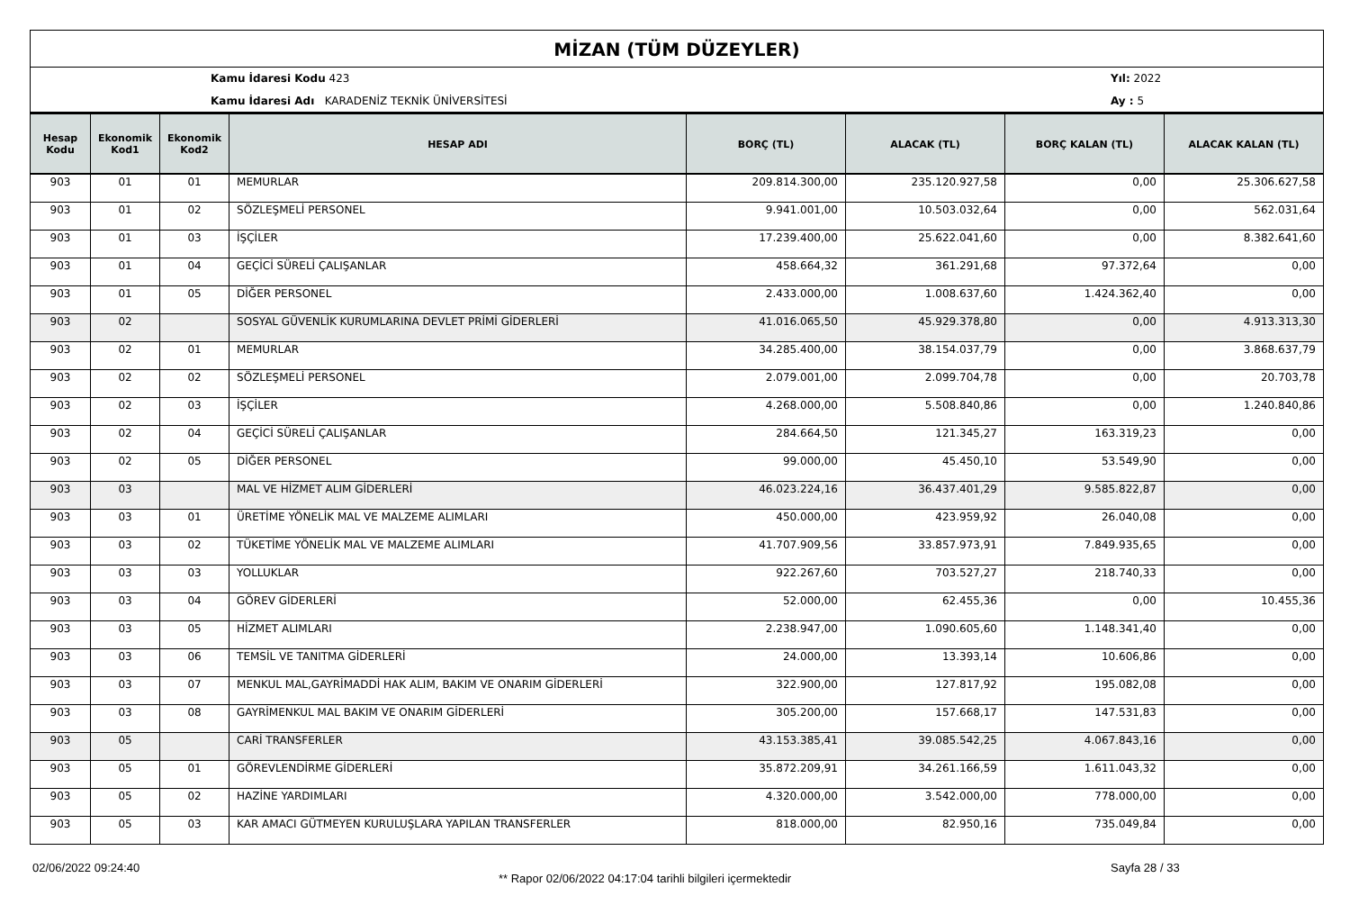MİZAN (TÜM DÜZEYLER)
Kamu İdaresi Kodu 423
Kamu İdaresi Adı KARADENİZ TEKNİK ÜNİVERSİTESİ
Yıl: 2022
Ay : 5
| Hesap Kodu | Ekonomik Kod1 | Ekonomik Kod2 | HESAP ADI | BORÇ (TL) | ALACAK (TL) | BORÇ KALAN (TL) | ALACAK KALAN (TL) |
| --- | --- | --- | --- | --- | --- | --- | --- |
| 903 | 01 | 01 | MEMURLAR | 209.814.300,00 | 235.120.927,58 | 0,00 | 25.306.627,58 |
| 903 | 01 | 02 | SÖZLEŞMELİ PERSONEL | 9.941.001,00 | 10.503.032,64 | 0,00 | 562.031,64 |
| 903 | 01 | 03 | İŞÇİLER | 17.239.400,00 | 25.622.041,60 | 0,00 | 8.382.641,60 |
| 903 | 01 | 04 | GEÇİCİ SÜRELİ ÇALIŞANLAR | 458.664,32 | 361.291,68 | 97.372,64 | 0,00 |
| 903 | 01 | 05 | DİĞER PERSONEL | 2.433.000,00 | 1.008.637,60 | 1.424.362,40 | 0,00 |
| 903 | 02 | | SOSYAL GÜVENLİK KURUMLARINA DEVLET PRİMİ GİDERLERİ | 41.016.065,50 | 45.929.378,80 | 0,00 | 4.913.313,30 |
| 903 | 02 | 01 | MEMURLAR | 34.285.400,00 | 38.154.037,79 | 0,00 | 3.868.637,79 |
| 903 | 02 | 02 | SÖZLEŞMELİ PERSONEL | 2.079.001,00 | 2.099.704,78 | 0,00 | 20.703,78 |
| 903 | 02 | 03 | İŞÇİLER | 4.268.000,00 | 5.508.840,86 | 0,00 | 1.240.840,86 |
| 903 | 02 | 04 | GEÇİCİ SÜRELİ ÇALIŞANLAR | 284.664,50 | 121.345,27 | 163.319,23 | 0,00 |
| 903 | 02 | 05 | DİĞER PERSONEL | 99.000,00 | 45.450,10 | 53.549,90 | 0,00 |
| 903 | 03 | | MAL VE HİZMET ALIM GİDERLERİ | 46.023.224,16 | 36.437.401,29 | 9.585.822,87 | 0,00 |
| 903 | 03 | 01 | ÜRETİME YÖNELİK MAL VE MALZEME ALIMLARI | 450.000,00 | 423.959,92 | 26.040,08 | 0,00 |
| 903 | 03 | 02 | TÜKETİME YÖNELİK MAL VE MALZEME ALIMLARI | 41.707.909,56 | 33.857.973,91 | 7.849.935,65 | 0,00 |
| 903 | 03 | 03 | YOLLUKLAR | 922.267,60 | 703.527,27 | 218.740,33 | 0,00 |
| 903 | 03 | 04 | GÖREV GİDERLERİ | 52.000,00 | 62.455,36 | 0,00 | 10.455,36 |
| 903 | 03 | 05 | HİZMET ALIMLARI | 2.238.947,00 | 1.090.605,60 | 1.148.341,40 | 0,00 |
| 903 | 03 | 06 | TEMSİL VE TANITMA GİDERLERİ | 24.000,00 | 13.393,14 | 10.606,86 | 0,00 |
| 903 | 03 | 07 | MENKUL MAL,GAYRİMADDİ HAK ALIM, BAKIM VE ONARIM GİDERLERİ | 322.900,00 | 127.817,92 | 195.082,08 | 0,00 |
| 903 | 03 | 08 | GAYRİMENKUL MAL BAKIM VE ONARIM GİDERLERİ | 305.200,00 | 157.668,17 | 147.531,83 | 0,00 |
| 903 | 05 | | CARİ TRANSFERLER | 43.153.385,41 | 39.085.542,25 | 4.067.843,16 | 0,00 |
| 903 | 05 | 01 | GÖREVLENDİRME GİDERLERİ | 35.872.209,91 | 34.261.166,59 | 1.611.043,32 | 0,00 |
| 903 | 05 | 02 | HAZİNE YARDIMLARI | 4.320.000,00 | 3.542.000,00 | 778.000,00 | 0,00 |
| 903 | 05 | 03 | KAR AMACI GÜTMEYEN KURULUŞLARA YAPILAN TRANSFERLER | 818.000,00 | 82.950,16 | 735.049,84 | 0,00 |
02/06/2022 09:24:40
** Rapor 02/06/2022 04:17:04 tarihli bilgileri içermektedir
Sayfa 28 / 33